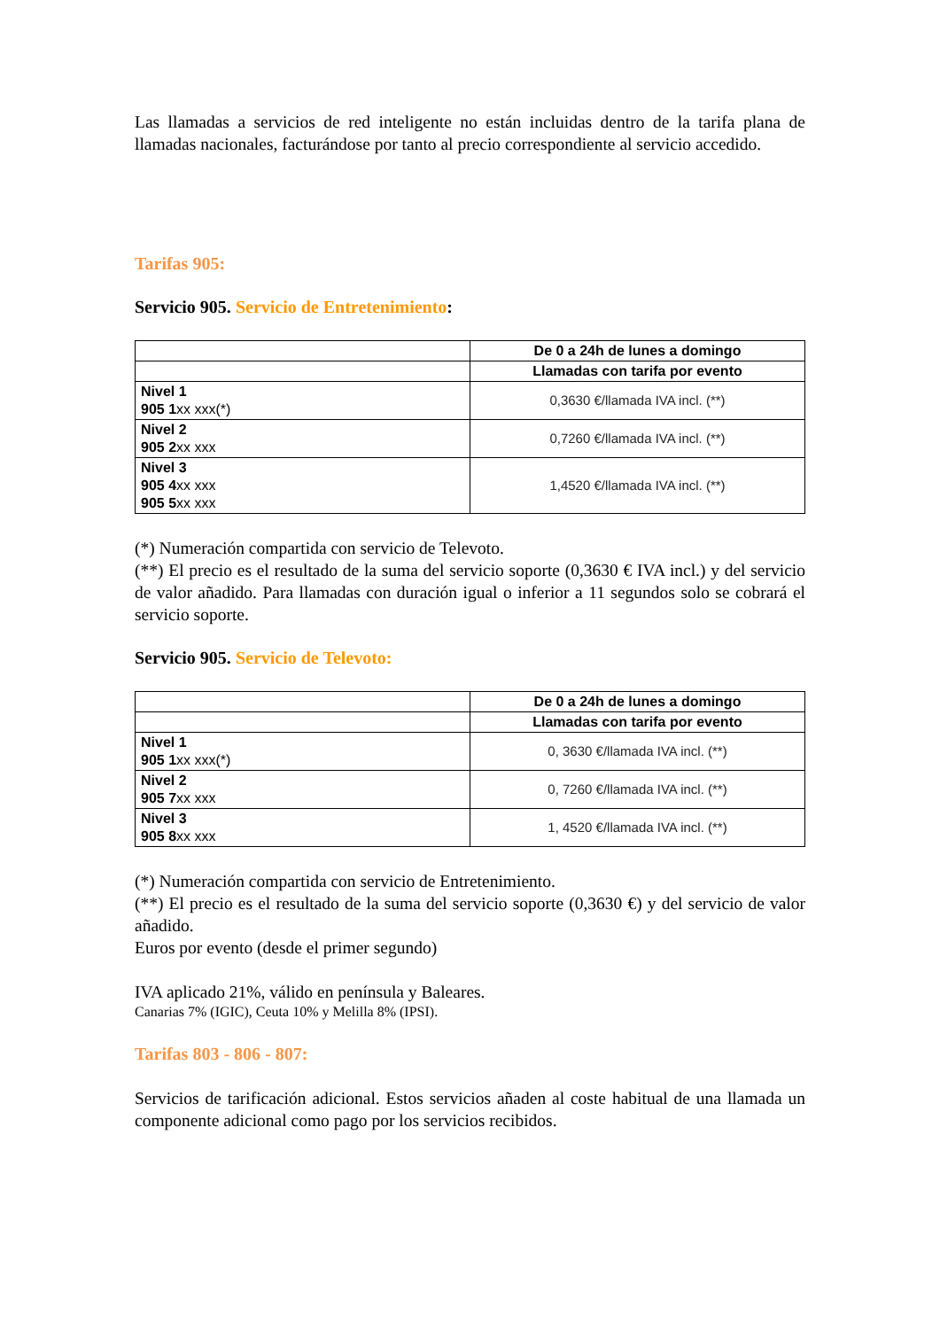Las llamadas a servicios de red inteligente no están incluidas dentro de la tarifa plana de llamadas nacionales, facturándose por tanto al precio correspondiente al servicio accedido.
Tarifas 905:
Servicio 905. Servicio de Entretenimiento:
| | De 0 a 24h de lunes a domingo |
| --- | --- |
| | Llamadas con tarifa por evento |
| Nivel 1 905 1 xx xxx(*) | 0,3630 €/llamada IVA incl. (**) |
| Nivel 2 905 2 xx xxx | 0,7260 €/llamada IVA incl. (**) |
| Nivel 3 905 4 xx xxx 905 5 xx xxx | 1,4520 €/llamada IVA incl. (**) |
(*) Numeración compartida con servicio de Televoto.
(**) El precio es el resultado de la suma del servicio soporte (0,3630 € IVA incl.) y del servicio de valor añadido. Para llamadas con duración igual o inferior a 11 segundos solo se cobrará el servicio soporte.
Servicio 905. Servicio de Televoto:
| | De 0 a 24h de lunes a domingo |
| --- | --- |
| | Llamadas con tarifa por evento |
| Nivel 1 905 1 xx xxx(*) | 0, 3630 €/llamada IVA incl. (**) |
| Nivel 2 905 7 xx xxx | 0, 7260 €/llamada IVA incl. (**) |
| Nivel 3 905 8 xx xxx | 1, 4520 €/llamada IVA incl. (**) |
(*) Numeración compartida con servicio de Entretenimiento.
(**) El precio es el resultado de la suma del servicio soporte (0,3630 €) y del servicio de valor añadido.
Euros por evento (desde el primer segundo)
IVA aplicado 21%, válido en península y Baleares.
Canarias 7% (IGIC), Ceuta 10% y Melilla 8% (IPSI).
Tarifas 803 - 806 - 807:
Servicios de tarificación adicional. Estos servicios añaden al coste habitual de una llamada un componente adicional como pago por los servicios recibidos.